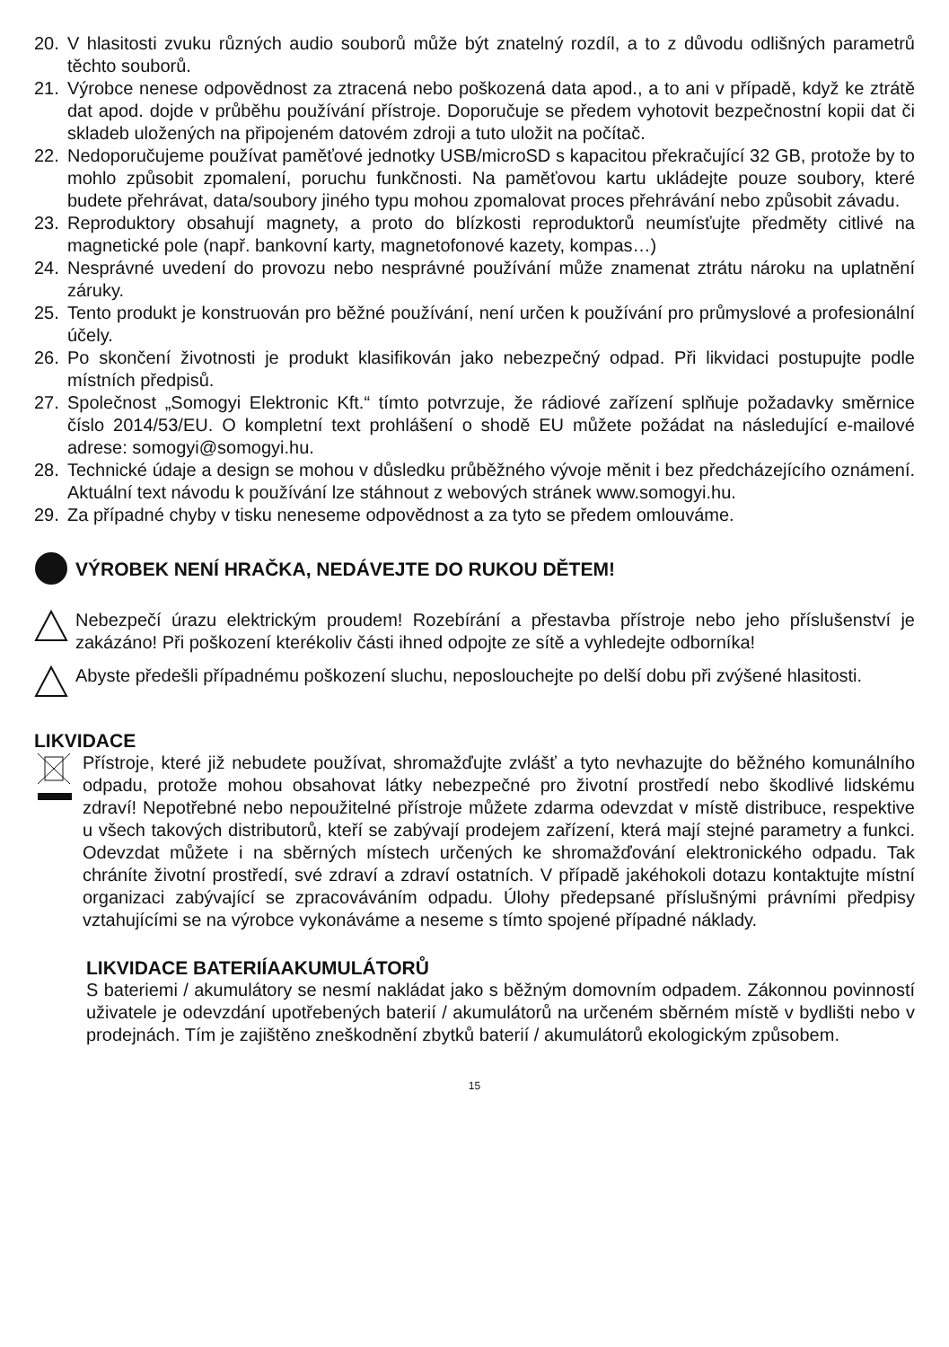20. V hlasitosti zvuku různých audio souborů může být znatelný rozdíl, a to z důvodu odlišných parametrů těchto souborů.
21. Výrobce nenese odpovědnost za ztracená nebo poškozená data apod., a to ani v případě, když ke ztrátě dat apod. dojde v průběhu používání přístroje. Doporučuje se předem vyhotovit bezpečnostní kopii dat či skladeb uložených na připojeném datovém zdroji a tuto uložit na počítač.
22. Nedoporučujeme používat paměťové jednotky USB/microSD s kapacitou překračující 32 GB, protože by to mohlo způsobit zpomalení, poruchu funkčnosti. Na paměťovou kartu ukládejte pouze soubory, které budete přehrávat, data/soubory jiného typu mohou zpomalovat proces přehrávání nebo způsobit závadu.
23. Reproduktory obsahují magnety, a proto do blízkosti reproduktorů neumísťujte předměty citlivé na magnetické pole (např. bankovní karty, magnetofonové kazety, kompas…)
24. Nesprávné uvedení do provozu nebo nesprávné používání může znamenat ztrátu nároku na uplatnění záruky.
25. Tento produkt je konstruován pro běžné používání, není určen k používání pro průmyslové a profesionální účely.
26. Po skončení životnosti je produkt klasifikován jako nebezpečný odpad. Při likvidaci postupujte podle místních předpisů.
27. Společnost „Somogyi Elektronic Kft.“ tímto potvrzuje, že rádiové zařízení splňuje požadavky směrnice číslo 2014/53/EU. O kompletní text prohlášení o shodě EU můžete požádat na následující e-mailové adrese: somogyi@somogyi.hu.
28. Technické údaje a design se mohou v důsledku průběžného vývoje měnit i bez předcházejícího oznámení. Aktuální text návodu k používání lze stáhnout z webových stránek www.somogyi.hu.
29. Za případné chyby v tisku neneseme odpovědnost a za tyto se předem omlouváme.
VÝROBEK NENÍ HRAČKA, NEDÁVEJTE DO RUKOU DĚTEM!
Nebezpečí úrazu elektrickým proudem! Rozebírání a přestavba přístroje nebo jeho příslušenství je zakázáno! Při poškození kterékoliv části ihned odpojte ze sítě a vyhledejte odborníka!
Abyste předešli případnému poškození sluchu, neposlouchejte po delší dobu při zvýšené hlasitosti.
LIKVIDACE
Přístroje, které již nebudete používat, shromažďujte zvlášť a tyto nevhazujte do běžného komunálního odpadu, protože mohou obsahovat látky nebezpečné pro životní prostředí nebo škodlivé lidskému zdraví! Nepotřebné nebo nepoužitelné přístroje můžete zdarma odevzdat v místě distribuce, respektive u všech takových distributorů, kteří se zabývají prodejem zařízení, která mají stejné parametry a funkci. Odevzdat můžete i na sběrných místech určených ke shromažďování elektronického odpadu. Tak chráníte životní prostředí, své zdraví a zdraví ostatních. V případě jakéhokoli dotazu kontaktujte místní organizaci zabývající se zpracováváním odpadu. Úlohy předepsané příslušnými právními předpisy vztahujícími se na výrobce vykonáváme a neseme s tímto spojené případné náklady.
LIKVIDACE BATERIÍAAKUMULÁTORŮ
S bateriemi / akumulátory se nesmí nakládat jako s běžným domovním odpadem. Zákonnou povinností uživatele je odevzdání upotřebených baterií / akumulátorů na určeném sběrném místě v bydlišti nebo v prodejnách. Tím je zajištěno zneškodnění zbytků baterií / akumulátorů ekologickým způsobem.
15